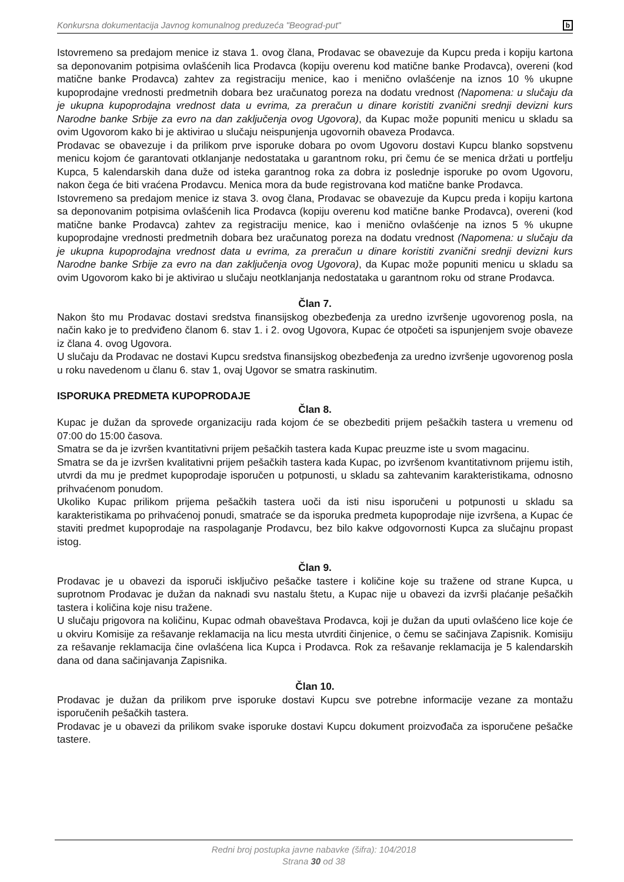Konkursna dokumentacija Javnog komunalnog preduzeća "Beograd-put" b
Istovremeno sa predajom menice iz stava 1. ovog člana, Prodavac se obavezuje da Kupcu preda i kopiju kartona sa deponovanim potpisima ovlašćenih lica Prodavca (kopiju overenu kod matične banke Prodavca), overeni (kod matične banke Prodavca) zahtev za registraciju menice, kao i menično ovlašćenje na iznos 10 % ukupne kupoprodajne vrednosti predmetnih dobara bez uračunatog poreza na dodatu vrednost (Napomena: u slučaju da je ukupna kupoprodajna vrednost data u evrima, za preračun u dinare koristiti zvanični srednji devizni kurs Narodne banke Srbije za evro na dan zaključenja ovog Ugovora), da Kupac može popuniti menicu u skladu sa ovim Ugovorom kako bi je aktivirao u slučaju neispunjenja ugovornih obaveza Prodavca.
Prodavac se obavezuje i da prilikom prve isporuke dobara po ovom Ugovoru dostavi Kupcu blanko sopstvenu menicu kojom će garantovati otklanjanje nedostataka u garantnom roku, pri čemu će se menica držati u portfelju Kupca, 5 kalendarskih dana duže od isteka garantnog roka za dobra iz poslednje isporuke po ovom Ugovoru, nakon čega će biti vraćena Prodavcu. Menica mora da bude registrovana kod matične banke Prodavca.
Istovremeno sa predajom menice iz stava 3. ovog člana, Prodavac se obavezuje da Kupcu preda i kopiju kartona sa deponovanim potpisima ovlašćenih lica Prodavca (kopiju overenu kod matične banke Prodavca), overeni (kod matične banke Prodavca) zahtev za registraciju menice, kao i menično ovlašćenje na iznos 5 % ukupne kupoprodajne vrednosti predmetnih dobara bez uračunatog poreza na dodatu vrednost (Napomena: u slučaju da je ukupna kupoprodajna vrednost data u evrima, za preračun u dinare koristiti zvanični srednji devizni kurs Narodne banke Srbije za evro na dan zaključenja ovog Ugovora), da Kupac može popuniti menicu u skladu sa ovim Ugovorom kako bi je aktivirao u slučaju neotklanjanja nedostataka u garantnom roku od strane Prodavca.
Član 7.
Nakon što mu Prodavac dostavi sredstva finansijskog obezbeđenja za uredno izvršenje ugovorenog posla, na način kako je to predviđeno članom 6. stav 1. i 2. ovog Ugovora, Kupac će otpočeti sa ispunjenjem svoje obaveze iz člana 4. ovog Ugovora.
U slučaju da Prodavac ne dostavi Kupcu sredstva finansijskog obezbeđenja za uredno izvršenje ugovorenog posla u roku navedenom u članu 6. stav 1, ovaj Ugovor se smatra raskinutim.
ISPORUKA PREDMETA KUPOPRODAJE
Član 8.
Kupac je dužan da sprovede organizaciju rada kojom će se obezbediti prijem pešačkih tastera u vremenu od 07:00 do 15:00 časova.
Smatra se da je izvršen kvantitativni prijem pešačkih tastera kada Kupac preuzme iste u svom magacinu.
Smatra se da je izvršen kvalitativni prijem pešačkih tastera kada Kupac, po izvršenom kvantitativnom prijemu istih, utvrdi da mu je predmet kupoprodaje isporučen u potpunosti, u skladu sa zahtevanim karakteristikama, odnosno prihvaćenom ponudom.
Ukoliko Kupac prilikom prijema pešačkih tastera uoči da isti nisu isporučeni u potpunosti u skladu sa karakteristikama po prihvaćenoj ponudi, smatraće se da isporuka predmeta kupoprodaje nije izvršena, a Kupac će staviti predmet kupoprodaje na raspolaganje Prodavcu, bez bilo kakve odgovornosti Kupca za slučajnu propast istog.
Član 9.
Prodavac je u obavezi da isporuči isključivo pešačke tastere i količine koje su tražene od strane Kupca, u suprotnom Prodavac je dužan da naknadi svu nastalu štetu, a Kupac nije u obavezi da izvrši plaćanje pešačkih tastera i količina koje nisu tražene.
U slučaju prigovora na količinu, Kupac odmah obaveštava Prodavca, koji je dužan da uputi ovlašćeno lice koje će u okviru Komisije za rešavanje reklamacija na licu mesta utvrditi činjenice, o čemu se sačinjava Zapisnik. Komisiju za rešavanje reklamacija čine ovlašćena lica Kupca i Prodavca. Rok za rešavanje reklamacija je 5 kalendarskih dana od dana sačinjavanja Zapisnika.
Član 10.
Prodavac je dužan da prilikom prve isporuke dostavi Kupcu sve potrebne informacije vezane za montažu isporučenih pešačkih tastera.
Prodavac je u obavezi da prilikom svake isporuke dostavi Kupcu dokument proizvođača za isporučene pešačke tastere.
Redni broj postupka javne nabavke (šifra): 104/2018
Strana 30 od 38